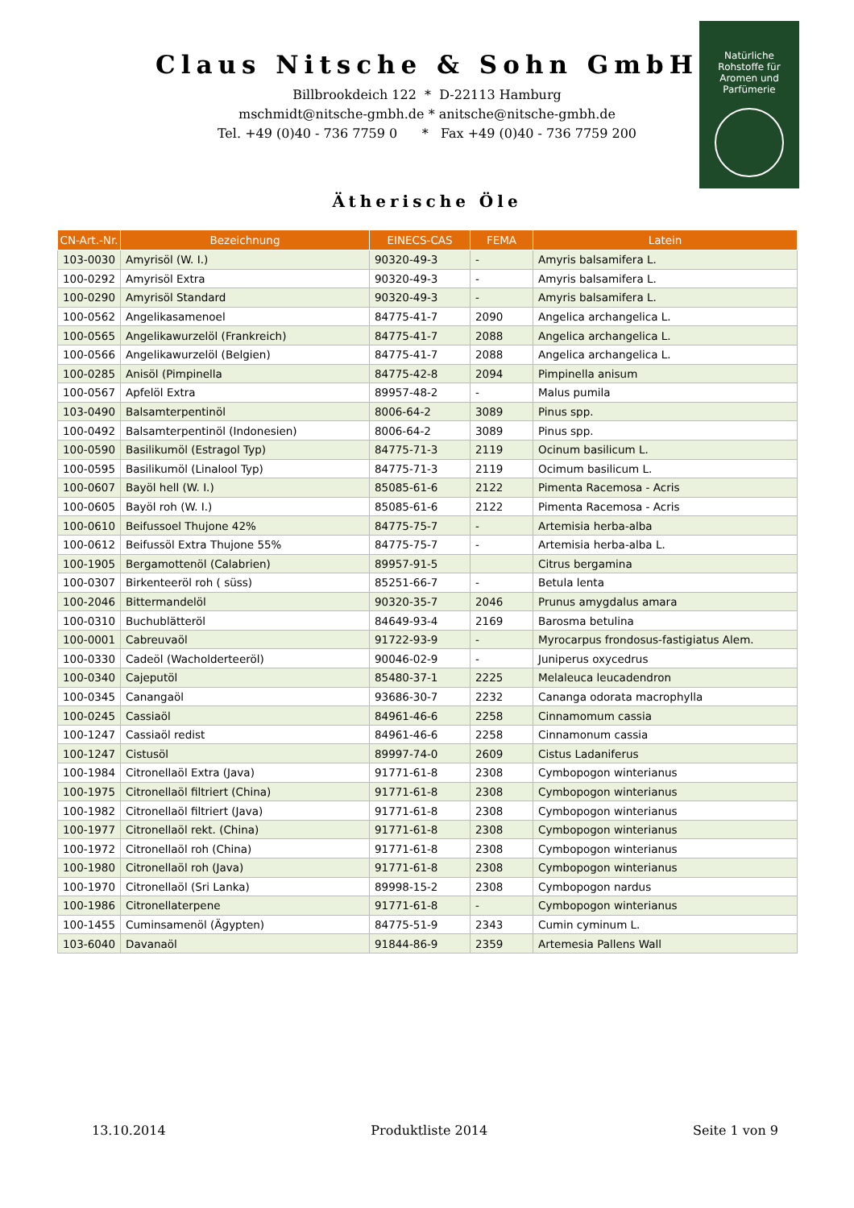Claus Nitsche & Sohn GmbH
Billbrookdeich 122 * D-22113 Hamburg
mschmidt@nitsche-gmbh.de * anitsche@nitsche-gmbh.de
Tel. +49 (0)40 - 736 7759 0 * Fax +49 (0)40 - 736 7759 200
Natürliche
Rohstoffe für
Aromen und
Parfümerie
Ätherische Öle
| CN-Art.-Nr. | Bezeichnung | EINECS-CAS | FEMA | Latein |
| --- | --- | --- | --- | --- |
| 103-0030 | Amyrisöl (W. I.) | 90320-49-3 | - | Amyris balsamifera L. |
| 100-0292 | Amyrisöl Extra | 90320-49-3 | - | Amyris balsamifera L. |
| 100-0290 | Amyrisöl Standard | 90320-49-3 | - | Amyris balsamifera L. |
| 100-0562 | Angelikasamenoel | 84775-41-7 | 2090 | Angelica archangelica L. |
| 100-0565 | Angelikawurzelöl (Frankreich) | 84775-41-7 | 2088 | Angelica archangelica L. |
| 100-0566 | Angelikawurzelöl (Belgien) | 84775-41-7 | 2088 | Angelica archangelica L. |
| 100-0285 | Anisöl (Pimpinella | 84775-42-8 | 2094 | Pimpinella anisum |
| 100-0567 | Apfelöl Extra | 89957-48-2 | - | Malus pumila |
| 103-0490 | Balsamterpentinöl | 8006-64-2 | 3089 | Pinus spp. |
| 100-0492 | Balsamterpentinöl (Indonesien) | 8006-64-2 | 3089 | Pinus spp. |
| 100-0590 | Basilikumöl (Estragol Typ) | 84775-71-3 | 2119 | Ocinum basilicum L. |
| 100-0595 | Basilikumöl (Linalool Typ) | 84775-71-3 | 2119 | Ocimum basilicum L. |
| 100-0607 | Bayöl hell (W. I.) | 85085-61-6 | 2122 | Pimenta Racemosa - Acris |
| 100-0605 | Bayöl roh (W. I.) | 85085-61-6 | 2122 | Pimenta Racemosa - Acris |
| 100-0610 | Beifussoel Thujone 42% | 84775-75-7 | - | Artemisia herba-alba |
| 100-0612 | Beifussöl Extra Thujone 55% | 84775-75-7 | - | Artemisia herba-alba L. |
| 100-1905 | Bergamottenöl (Calabrien) | 89957-91-5 | | Citrus bergamina |
| 100-0307 | Birkenteeröl roh ( süss) | 85251-66-7 | - | Betula lenta |
| 100-2046 | Bittermandelöl | 90320-35-7 | 2046 | Prunus amygdalus amara |
| 100-0310 | Buchublätteröl | 84649-93-4 | 2169 | Barosma betulina |
| 100-0001 | Cabreuvaöl | 91722-93-9 | - | Myrocarpus frondosus-fastigiatus Alem. |
| 100-0330 | Cadeöl (Wacholderteeröl) | 90046-02-9 | - | Juniperus oxycedrus |
| 100-0340 | Cajeputöl | 85480-37-1 | 2225 | Melaleuca leucadendron |
| 100-0345 | Canangaöl | 93686-30-7 | 2232 | Cananga odorata macrophylla |
| 100-0245 | Cassiaöl | 84961-46-6 | 2258 | Cinnamomum cassia |
| 100-1247 | Cassiaöl redist | 84961-46-6 | 2258 | Cinnamonum cassia |
| 100-1247 | Cistusöl | 89997-74-0 | 2609 | Cistus Ladaniferus |
| 100-1984 | Citronellaöl Extra (Java) | 91771-61-8 | 2308 | Cymbopogon winterianus |
| 100-1975 | Citronellaöl filtriert (China) | 91771-61-8 | 2308 | Cymbopogon winterianus |
| 100-1982 | Citronellaöl filtriert (Java) | 91771-61-8 | 2308 | Cymbopogon winterianus |
| 100-1977 | Citronellaöl rekt. (China) | 91771-61-8 | 2308 | Cymbopogon winterianus |
| 100-1972 | Citronellaöl roh (China) | 91771-61-8 | 2308 | Cymbopogon winterianus |
| 100-1980 | Citronellaöl roh (Java) | 91771-61-8 | 2308 | Cymbopogon winterianus |
| 100-1970 | Citronellaöl (Sri Lanka) | 89998-15-2 | 2308 | Cymbopogon nardus |
| 100-1986 | Citronellaterpene | 91771-61-8 | - | Cymbopogon winterianus |
| 100-1455 | Cuminsamenöl (Ägypten) | 84775-51-9 | 2343 | Cumin cyminum L. |
| 103-6040 | Davanaöl | 91844-86-9 | 2359 | Artemesia Pallens Wall |
13.10.2014 Produktliste 2014 Seite 1 von 9